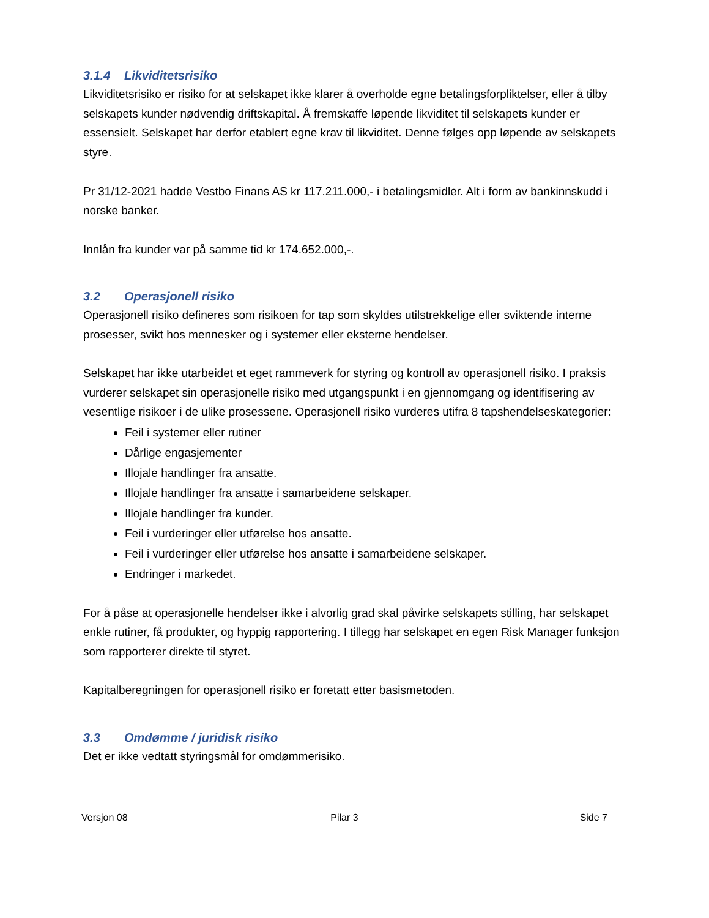3.1.4 Likviditetsrisiko
Likviditetsrisiko er risiko for at selskapet ikke klarer å overholde egne betalingsforpliktelser, eller å tilby selskapets kunder nødvendig driftskapital. Å fremskaffe løpende likviditet til selskapets kunder er essensielt. Selskapet har derfor etablert egne krav til likviditet. Denne følges opp løpende av selskapets styre.
Pr 31/12-2021 hadde Vestbo Finans AS kr 117.211.000,- i betalingsmidler. Alt i form av bankinnskudd i norske banker.
Innlån fra kunder var på samme tid kr 174.652.000,-.
3.2 Operasjonell risiko
Operasjonell risiko defineres som risikoen for tap som skyldes utilstrekkelige eller sviktende interne prosesser, svikt hos mennesker og i systemer eller eksterne hendelser.
Selskapet har ikke utarbeidet et eget rammeverk for styring og kontroll av operasjonell risiko. I praksis vurderer selskapet sin operasjonelle risiko med utgangspunkt i en gjennomgang og identifisering av vesentlige risikoer i de ulike prosessene. Operasjonell risiko vurderes utifra 8 tapshendelseskategorier:
Feil i systemer eller rutiner
Dårlige engasjementer
Illojale handlinger fra ansatte.
Illojale handlinger fra ansatte i samarbeidene selskaper.
Illojale handlinger fra kunder.
Feil i vurderinger eller utførelse hos ansatte.
Feil i vurderinger eller utførelse hos ansatte i samarbeidene selskaper.
Endringer i markedet.
For å påse at operasjonelle hendelser ikke i alvorlig grad skal påvirke selskapets stilling, har selskapet enkle rutiner, få produkter, og hyppig rapportering. I tillegg har selskapet en egen Risk Manager funksjon som rapporterer direkte til styret.
Kapitalberegningen for operasjonell risiko er foretatt etter basismetoden.
3.3 Omdømme / juridisk risiko
Det er ikke vedtatt styringsmål for omdømmerisiko.
Versjon 08 Pilar 3 Side 7